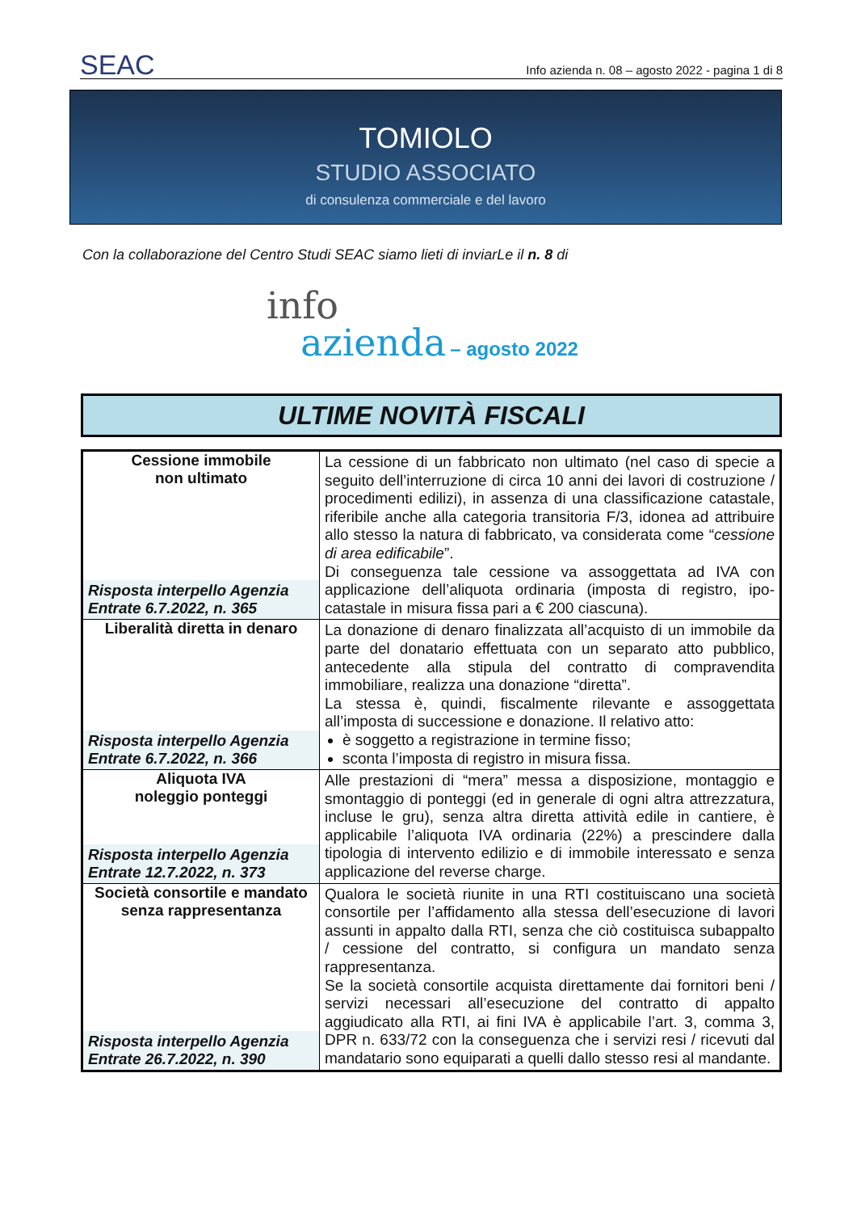SEAC
Info azienda n. 08 – agosto 2022 - pagina 1 di 8
TOMIOLO
STUDIO ASSOCIATO
di consulenza commerciale e del lavoro
Con la collaborazione del Centro Studi SEAC siamo lieti di inviarLe il n. 8 di
info
azienda – agosto 2022
ULTIME NOVITÀ FISCALI
| Cessione immobile non ultimato Risposta interpello Agenzia Entrate 6.7.2022, n. 365 | La cessione di un fabbricato non ultimato (nel caso di specie a seguito dell’interruzione di circa 10 anni dei lavori di costruzione / procedimenti edilizi), in assenza di una classificazione catastale, riferibile anche alla categoria transitoria F/3, idonea ad attribuire allo stesso la natura di fabbricato, va considerata come “ cessione di area edificabile ”. Di conseguenza tale cessione va assoggettata ad IVA con applicazione dell’aliquota ordinaria (imposta di registro, ipo-catastale in misura fissa pari a € 200 ciascuna). |
| Liberalità diretta in denaro Risposta interpello Agenzia Entrate 6.7.2022, n. 366 | La donazione di denaro finalizzata all’acquisto di un immobile da parte del donatario effettuata con un separato atto pubblico, antecedente alla stipula del contratto di compravendita immobiliare, realizza una donazione “diretta”. La stessa è, quindi, fiscalmente rilevante e assoggettata all’imposta di successione e donazione. Il relativo atto: è soggetto a registrazione in termine fisso; sconta l’imposta di registro in misura fissa. |
| Aliquota IVA noleggio ponteggi Risposta interpello Agenzia Entrate 12.7.2022, n. 373 | Alle prestazioni di “mera” messa a disposizione, montaggio e smontaggio di ponteggi (ed in generale di ogni altra attrezzatura, incluse le gru), senza altra diretta attività edile in cantiere, è applicabile l’aliquota IVA ordinaria (22%) a prescindere dalla tipologia di intervento edilizio e di immobile interessato e senza applicazione del reverse charge. |
| Società consortile e mandato senza rappresentanza Risposta interpello Agenzia Entrate 26.7.2022, n. 390 | Qualora le società riunite in una RTI costituiscano una società consortile per l’affidamento alla stessa dell’esecuzione di lavori assunti in appalto dalla RTI, senza che ciò costituisca subappalto / cessione del contratto, si configura un mandato senza rappresentanza. Se la società consortile acquista direttamente dai fornitori beni / servizi necessari all’esecuzione del contratto di appalto aggiudicato alla RTI, ai fini IVA è applicabile l’art. 3, comma 3, DPR n. 633/72 con la conseguenza che i servizi resi / ricevuti dal mandatario sono equiparati a quelli dallo stesso resi al mandante. |